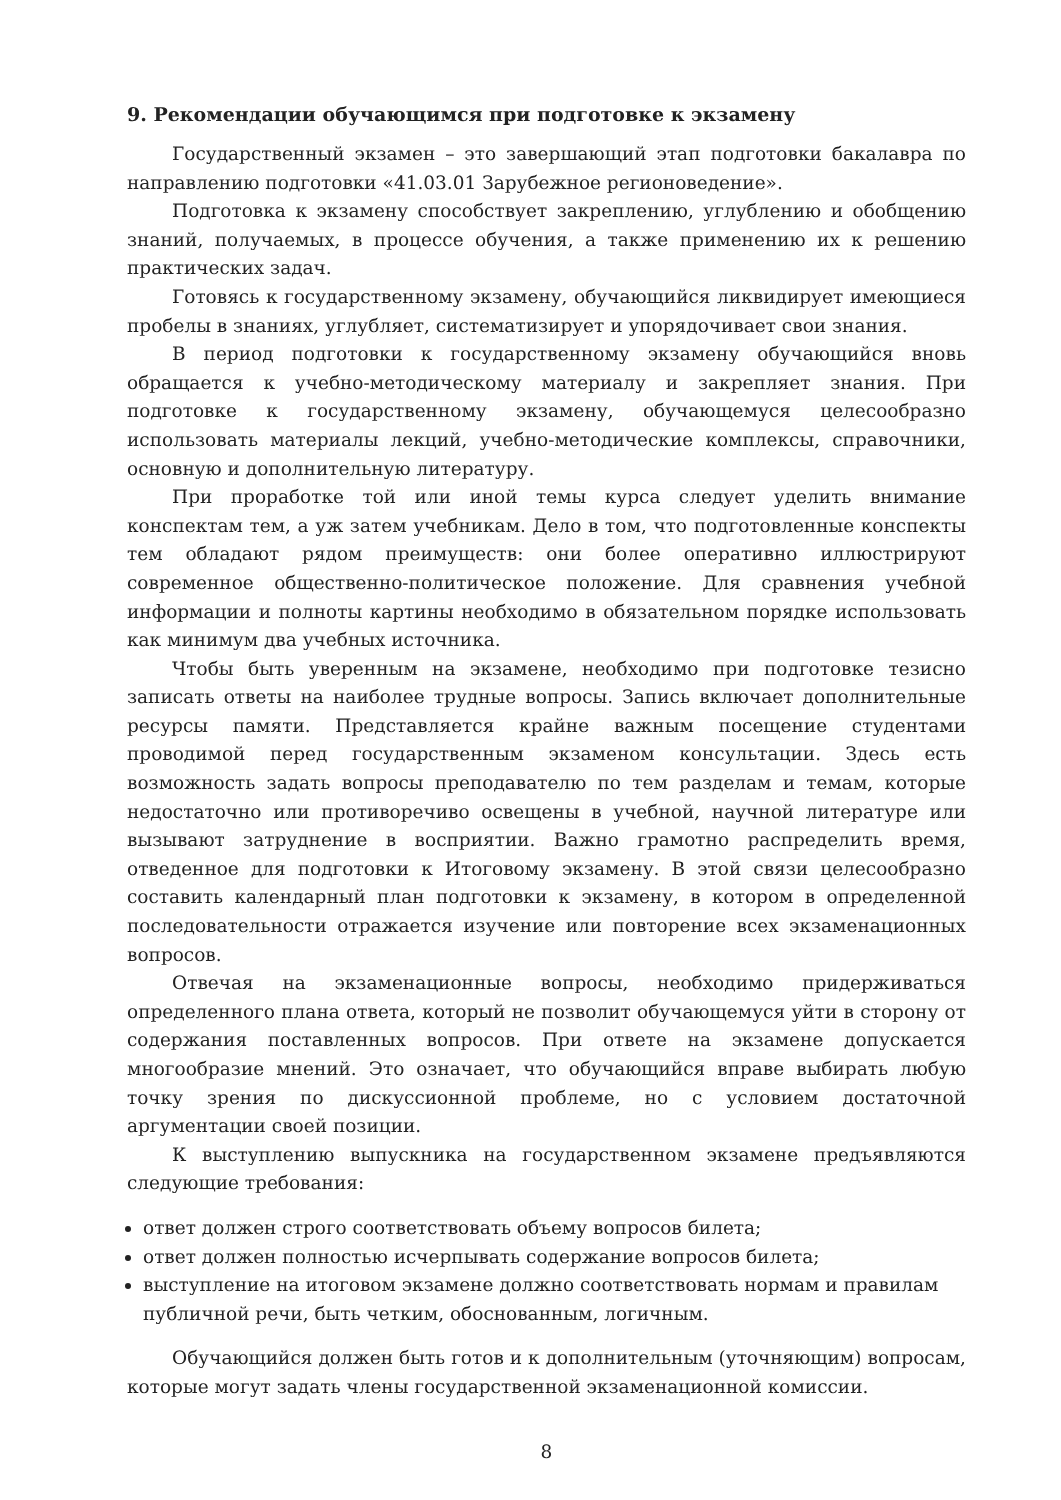9. Рекомендации обучающимся при подготовке к экзамену
Государственный экзамен – это завершающий этап подготовки бакалавра по направлению подготовки «41.03.01 Зарубежное регионоведение».
Подготовка к экзамену способствует закреплению, углублению и обобщению знаний, получаемых, в процессе обучения, а также применению их к решению практических задач.
Готовясь к государственному экзамену, обучающийся ликвидирует имеющиеся пробелы в знаниях, углубляет, систематизирует и упорядочивает свои знания.
В период подготовки к государственному экзамену обучающийся вновь обращается к учебно-методическому материалу и закрепляет знания. При подготовке к государственному экзамену, обучающемуся целесообразно использовать материалы лекций, учебно-методические комплексы, справочники, основную и дополнительную литературу.
При проработке той или иной темы курса следует уделить внимание конспектам тем, а уж затем учебникам. Дело в том, что подготовленные конспекты тем обладают рядом преимуществ: они более оперативно иллюстрируют современное общественно-политическое положение. Для сравнения учебной информации и полноты картины необходимо в обязательном порядке использовать как минимум два учебных источника.
Чтобы быть уверенным на экзамене, необходимо при подготовке тезисно записать ответы на наиболее трудные вопросы. Запись включает дополнительные ресурсы памяти. Представляется крайне важным посещение студентами проводимой перед государственным экзаменом консультации. Здесь есть возможность задать вопросы преподавателю по тем разделам и темам, которые недостаточно или противоречиво освещены в учебной, научной литературе или вызывают затруднение в восприятии. Важно грамотно распределить время, отведенное для подготовки к Итоговому экзамену. В этой связи целесообразно составить календарный план подготовки к экзамену, в котором в определенной последовательности отражается изучение или повторение всех экзаменационных вопросов.
Отвечая на экзаменационные вопросы, необходимо придерживаться определенного плана ответа, который не позволит обучающемуся уйти в сторону от содержания поставленных вопросов. При ответе на экзамене допускается многообразие мнений. Это означает, что обучающийся вправе выбирать любую точку зрения по дискуссионной проблеме, но с условием достаточной аргументации своей позиции.
К выступлению выпускника на государственном экзамене предъявляются следующие требования:
ответ должен строго соответствовать объему вопросов билета;
ответ должен полностью исчерпывать содержание вопросов билета;
выступление на итоговом экзамене должно соответствовать нормам и правилам публичной речи, быть четким, обоснованным, логичным.
Обучающийся должен быть готов и к дополнительным (уточняющим) вопросам, которые могут задать члены государственной экзаменационной комиссии.
8